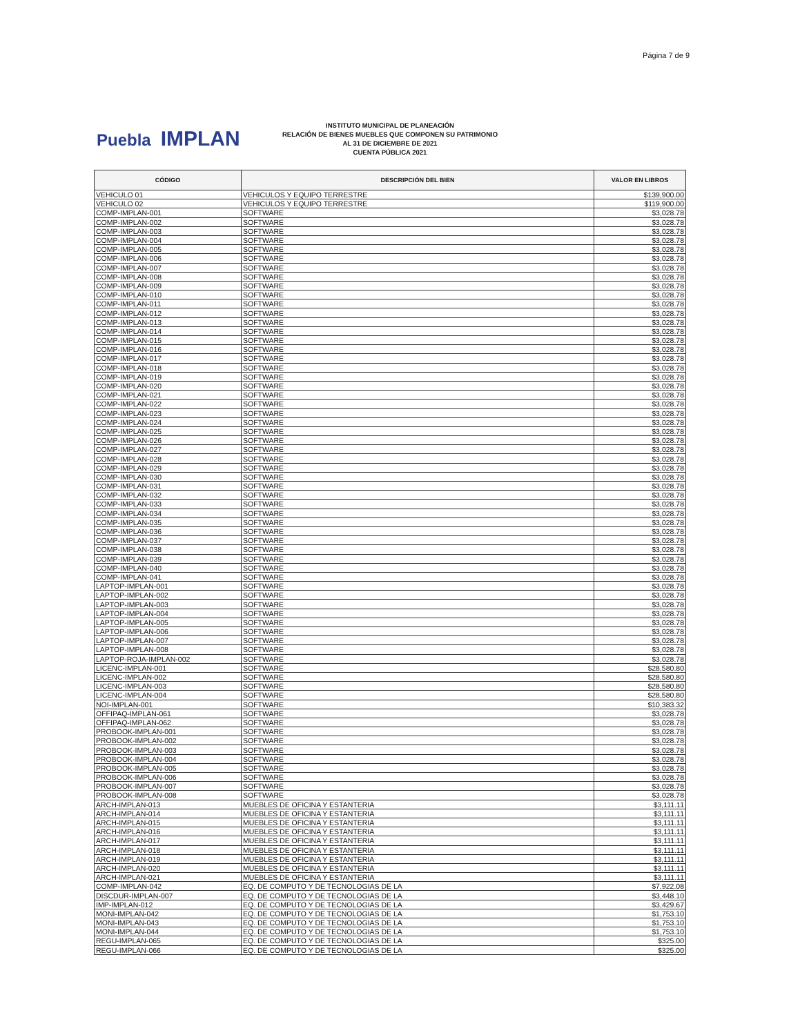Página 7 de 9
Puebla IMPLAN
INSTITUTO MUNICIPAL DE PLANEACIÓN
RELACIÓN DE BIENES MUEBLES QUE COMPONEN SU PATRIMONIO
AL 31 DE DICIEMBRE DE 2021
CUENTA PÚBLICA 2021
| CÓDIGO | DESCRIPCIÓN DEL BIEN | VALOR EN LIBROS |
| --- | --- | --- |
| VEHICULO 01 | VEHICULOS Y EQUIPO TERRESTRE | $139,900.00 |
| VEHICULO 02 | VEHICULOS Y EQUIPO TERRESTRE | $119,900.00 |
| COMP-IMPLAN-001 | SOFTWARE | $3,028.78 |
| COMP-IMPLAN-002 | SOFTWARE | $3,028.78 |
| COMP-IMPLAN-003 | SOFTWARE | $3,028.78 |
| COMP-IMPLAN-004 | SOFTWARE | $3,028.78 |
| COMP-IMPLAN-005 | SOFTWARE | $3,028.78 |
| COMP-IMPLAN-006 | SOFTWARE | $3,028.78 |
| COMP-IMPLAN-007 | SOFTWARE | $3,028.78 |
| COMP-IMPLAN-008 | SOFTWARE | $3,028.78 |
| COMP-IMPLAN-009 | SOFTWARE | $3,028.78 |
| COMP-IMPLAN-010 | SOFTWARE | $3,028.78 |
| COMP-IMPLAN-011 | SOFTWARE | $3,028.78 |
| COMP-IMPLAN-012 | SOFTWARE | $3,028.78 |
| COMP-IMPLAN-013 | SOFTWARE | $3,028.78 |
| COMP-IMPLAN-014 | SOFTWARE | $3,028.78 |
| COMP-IMPLAN-015 | SOFTWARE | $3,028.78 |
| COMP-IMPLAN-016 | SOFTWARE | $3,028.78 |
| COMP-IMPLAN-017 | SOFTWARE | $3,028.78 |
| COMP-IMPLAN-018 | SOFTWARE | $3,028.78 |
| COMP-IMPLAN-019 | SOFTWARE | $3,028.78 |
| COMP-IMPLAN-020 | SOFTWARE | $3,028.78 |
| COMP-IMPLAN-021 | SOFTWARE | $3,028.78 |
| COMP-IMPLAN-022 | SOFTWARE | $3,028.78 |
| COMP-IMPLAN-023 | SOFTWARE | $3,028.78 |
| COMP-IMPLAN-024 | SOFTWARE | $3,028.78 |
| COMP-IMPLAN-025 | SOFTWARE | $3,028.78 |
| COMP-IMPLAN-026 | SOFTWARE | $3,028.78 |
| COMP-IMPLAN-027 | SOFTWARE | $3,028.78 |
| COMP-IMPLAN-028 | SOFTWARE | $3,028.78 |
| COMP-IMPLAN-029 | SOFTWARE | $3,028.78 |
| COMP-IMPLAN-030 | SOFTWARE | $3,028.78 |
| COMP-IMPLAN-031 | SOFTWARE | $3,028.78 |
| COMP-IMPLAN-032 | SOFTWARE | $3,028.78 |
| COMP-IMPLAN-033 | SOFTWARE | $3,028.78 |
| COMP-IMPLAN-034 | SOFTWARE | $3,028.78 |
| COMP-IMPLAN-035 | SOFTWARE | $3,028.78 |
| COMP-IMPLAN-036 | SOFTWARE | $3,028.78 |
| COMP-IMPLAN-037 | SOFTWARE | $3,028.78 |
| COMP-IMPLAN-038 | SOFTWARE | $3,028.78 |
| COMP-IMPLAN-039 | SOFTWARE | $3,028.78 |
| COMP-IMPLAN-040 | SOFTWARE | $3,028.78 |
| COMP-IMPLAN-041 | SOFTWARE | $3,028.78 |
| LAPTOP-IMPLAN-001 | SOFTWARE | $3,028.78 |
| LAPTOP-IMPLAN-002 | SOFTWARE | $3,028.78 |
| LAPTOP-IMPLAN-003 | SOFTWARE | $3,028.78 |
| LAPTOP-IMPLAN-004 | SOFTWARE | $3,028.78 |
| LAPTOP-IMPLAN-005 | SOFTWARE | $3,028.78 |
| LAPTOP-IMPLAN-006 | SOFTWARE | $3,028.78 |
| LAPTOP-IMPLAN-007 | SOFTWARE | $3,028.78 |
| LAPTOP-IMPLAN-008 | SOFTWARE | $3,028.78 |
| LAPTOP-ROJA-IMPLAN-002 | SOFTWARE | $3,028.78 |
| LICENC-IMPLAN-001 | SOFTWARE | $28,580.80 |
| LICENC-IMPLAN-002 | SOFTWARE | $28,580.80 |
| LICENC-IMPLAN-003 | SOFTWARE | $28,580.80 |
| LICENC-IMPLAN-004 | SOFTWARE | $28,580.80 |
| NOI-IMPLAN-001 | SOFTWARE | $10,383.32 |
| OFFIPAQ-IMPLAN-061 | SOFTWARE | $3,028.78 |
| OFFIPAQ-IMPLAN-062 | SOFTWARE | $3,028.78 |
| PROBOOK-IMPLAN-001 | SOFTWARE | $3,028.78 |
| PROBOOK-IMPLAN-002 | SOFTWARE | $3,028.78 |
| PROBOOK-IMPLAN-003 | SOFTWARE | $3,028.78 |
| PROBOOK-IMPLAN-004 | SOFTWARE | $3,028.78 |
| PROBOOK-IMPLAN-005 | SOFTWARE | $3,028.78 |
| PROBOOK-IMPLAN-006 | SOFTWARE | $3,028.78 |
| PROBOOK-IMPLAN-007 | SOFTWARE | $3,028.78 |
| PROBOOK-IMPLAN-008 | SOFTWARE | $3,028.78 |
| ARCH-IMPLAN-013 | MUEBLES DE OFICINA Y ESTANTERIA | $3,111.11 |
| ARCH-IMPLAN-014 | MUEBLES DE OFICINA Y ESTANTERIA | $3,111.11 |
| ARCH-IMPLAN-015 | MUEBLES DE OFICINA Y ESTANTERIA | $3,111.11 |
| ARCH-IMPLAN-016 | MUEBLES DE OFICINA Y ESTANTERIA | $3,111.11 |
| ARCH-IMPLAN-017 | MUEBLES DE OFICINA Y ESTANTERIA | $3,111.11 |
| ARCH-IMPLAN-018 | MUEBLES DE OFICINA Y ESTANTERIA | $3,111.11 |
| ARCH-IMPLAN-019 | MUEBLES DE OFICINA Y ESTANTERIA | $3,111.11 |
| ARCH-IMPLAN-020 | MUEBLES DE OFICINA Y ESTANTERIA | $3,111.11 |
| ARCH-IMPLAN-021 | MUEBLES DE OFICINA Y ESTANTERIA | $3,111.11 |
| COMP-IMPLAN-042 | EQ. DE COMPUTO Y DE TECNOLOGIAS DE LA | $7,922.08 |
| DISCDUR-IMPLAN-007 | EQ. DE COMPUTO Y DE TECNOLOGIAS DE LA | $3,448.10 |
| IMP-IMPLAN-012 | EQ. DE COMPUTO Y DE TECNOLOGIAS DE LA | $3,429.67 |
| MONI-IMPLAN-042 | EQ. DE COMPUTO Y DE TECNOLOGIAS DE LA | $1,753.10 |
| MONI-IMPLAN-043 | EQ. DE COMPUTO Y DE TECNOLOGIAS DE LA | $1,753.10 |
| MONI-IMPLAN-044 | EQ. DE COMPUTO Y DE TECNOLOGIAS DE LA | $1,753.10 |
| REGU-IMPLAN-065 | EQ. DE COMPUTO Y DE TECNOLOGIAS DE LA | $325.00 |
| REGU-IMPLAN-066 | EQ. DE COMPUTO Y DE TECNOLOGIAS DE LA | $325.00 |